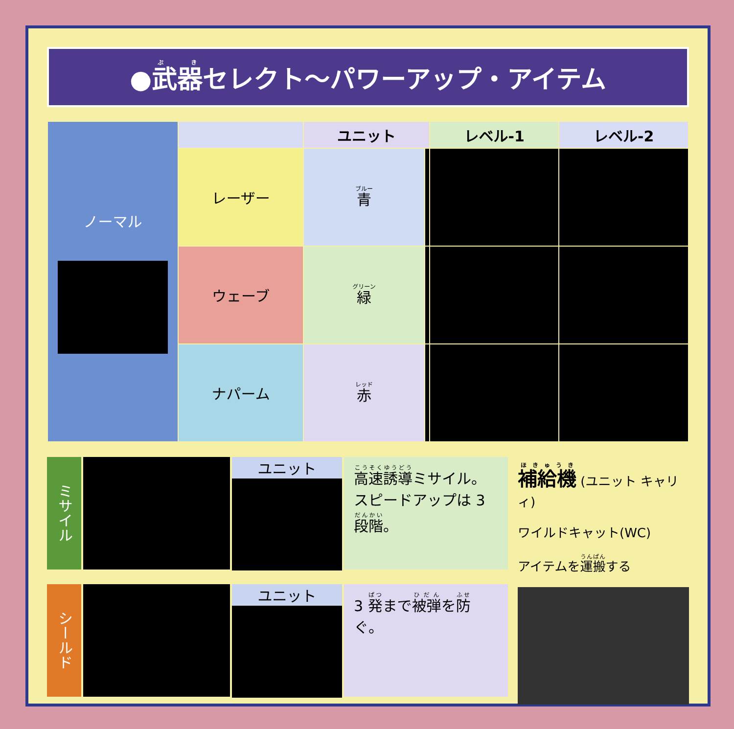●武器セレクト～パワーアップ・アイテム
| ノーマル | | ユニット | | レベル-1 | レベル-2 |
| | レーザー | 青 | | | |
| | ウェーブ | 緑 | | | |
| | ナパーム | 赤 | | | |
ミサイル
ユニット
高速誘導ミサイル。スピードアップは 3 段階。
シールド
ユニット
3 発まで被弾を防ぐ。
補給機 (ユニット キャリィ)
ワイルドキャット(WC)
アイテムを運搬する